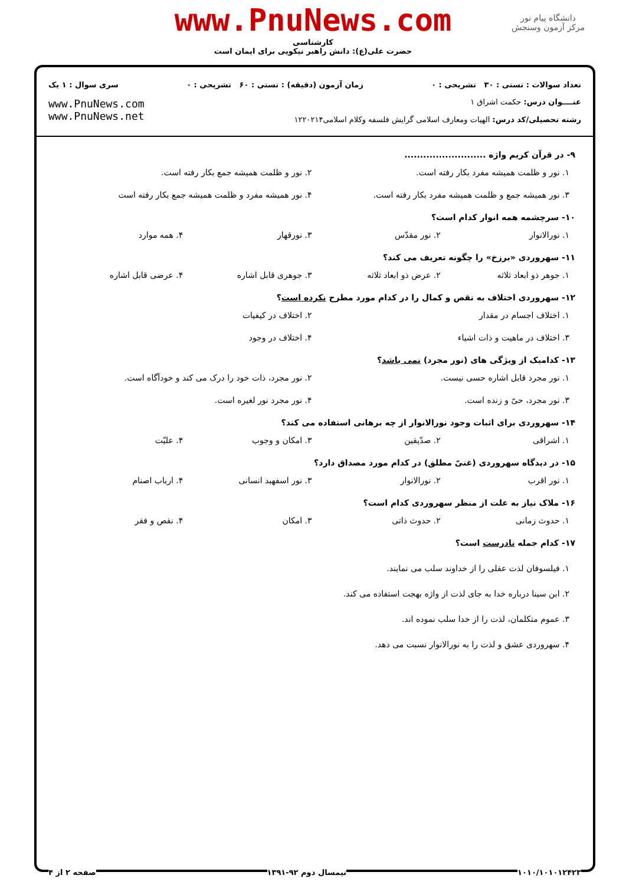دانشگاه پیام نور
مرکز آزمون وسنجش
www.PnuNews.com
کارشناسی
حضرت علی(ع): دانش راهبر نیکویی برای ایمان است
تعداد سوالات : تستی : ۳۰ تشریحی : ۰ زمان آزمون (دقیقه) : تستی : ۶۰ تشریحی : ۰ سری سوال : ۱ یک
عنــــوان درس: حکمت اشراق ۱
رشته تحصیلی/کد درس: الهیات ومعارف اسلامی گرایش فلسفه وکلام اسلامی۱۲۲۰۲۱۴
www.PnuNews.com
www.PnuNews.net
۹- در قرآن کریم واژه ..........................
۱. نور و ظلمت همیشه مفرد بکار رفته است. ۲. نور و ظلمت همیشه جمع بکار رفته است. ۳. نور همیشه جمع و ظلمت همیشه مفرد بکار رفته است. ۴. نور همیشه مفرد و ظلمت همیشه جمع بکار رفته است
۱۰- سرچشمه همه انوار کدام است؟
۱. نورالانوار ۲. نور مقدّس ۳. نورقهار ۴. همه موارد
۱۱- سهروردی «برزخ» را چگونه تعریف می کند؟
۱. جوهر ذو ابعاد ثلاثه ۲. عرض ذو ابعاد ثلاثه ۳. جوهری قابل اشاره ۴. عرضی قابل اشاره
۱۲- سهروردی اختلاف به نقص و کمال را در کدام مورد مطرح نکرده است؟
۱. اختلاف اجسام در مقدار ۲. اختلاف در کیفیات ۳. اختلاف در ماهیت و ذات اشیاء ۴. اختلاف در وجود
۱۳- کدامیک از ویژگی های (نور مجرد) نمی باشد؟
۱. نور مجرد قابل اشاره حسی نیست. ۲. نور مجرد، ذات خود را درک می کند و خودآگاه است. ۳. نور مجرد، حیّ و زنده است. ۴. نور مجرد نور لغیره است.
۱۴- سهروردی برای اثبات وجود نورالانوار از چه برهانی استفاده می کند؟
۱. اشراقی ۲. صدّیقین ۳. امکان و وجوب ۴. علیّت
۱۵- در دیدگاه سهروردی (غنیّ مطلق) در کدام مورد مصداق دارد؟
۱. نور اقرب ۲. نورالانوار ۳. نور اسفهبد انسانی ۴. ارباب اصنام
۱۶- ملاک نیاز به علت از منظر سهروردی کدام است؟
۱. حدوث زمانی ۲. حدوث ذاتی ۳. امکان ۴. نقص و فقر
۱۷- کدام جمله نادرست است؟
۱. فیلسوفان لذت عقلی را از خداوند سلب می نمایند.
۲. ابن سینا درباره خدا به جای لذت از واژه بهجت استفاده می کند.
۳. عموم متکلمان، لذت را از خدا سلب نموده اند.
۴. سهروردی عشق و لذت را به نورالانوار نسبت می دهد.
۱۰۱۰/۱۰۱۰۱۲۴۲۳ نیمسال دوم ۹۲-۱۳۹۱ صفحه ۲ از ۴